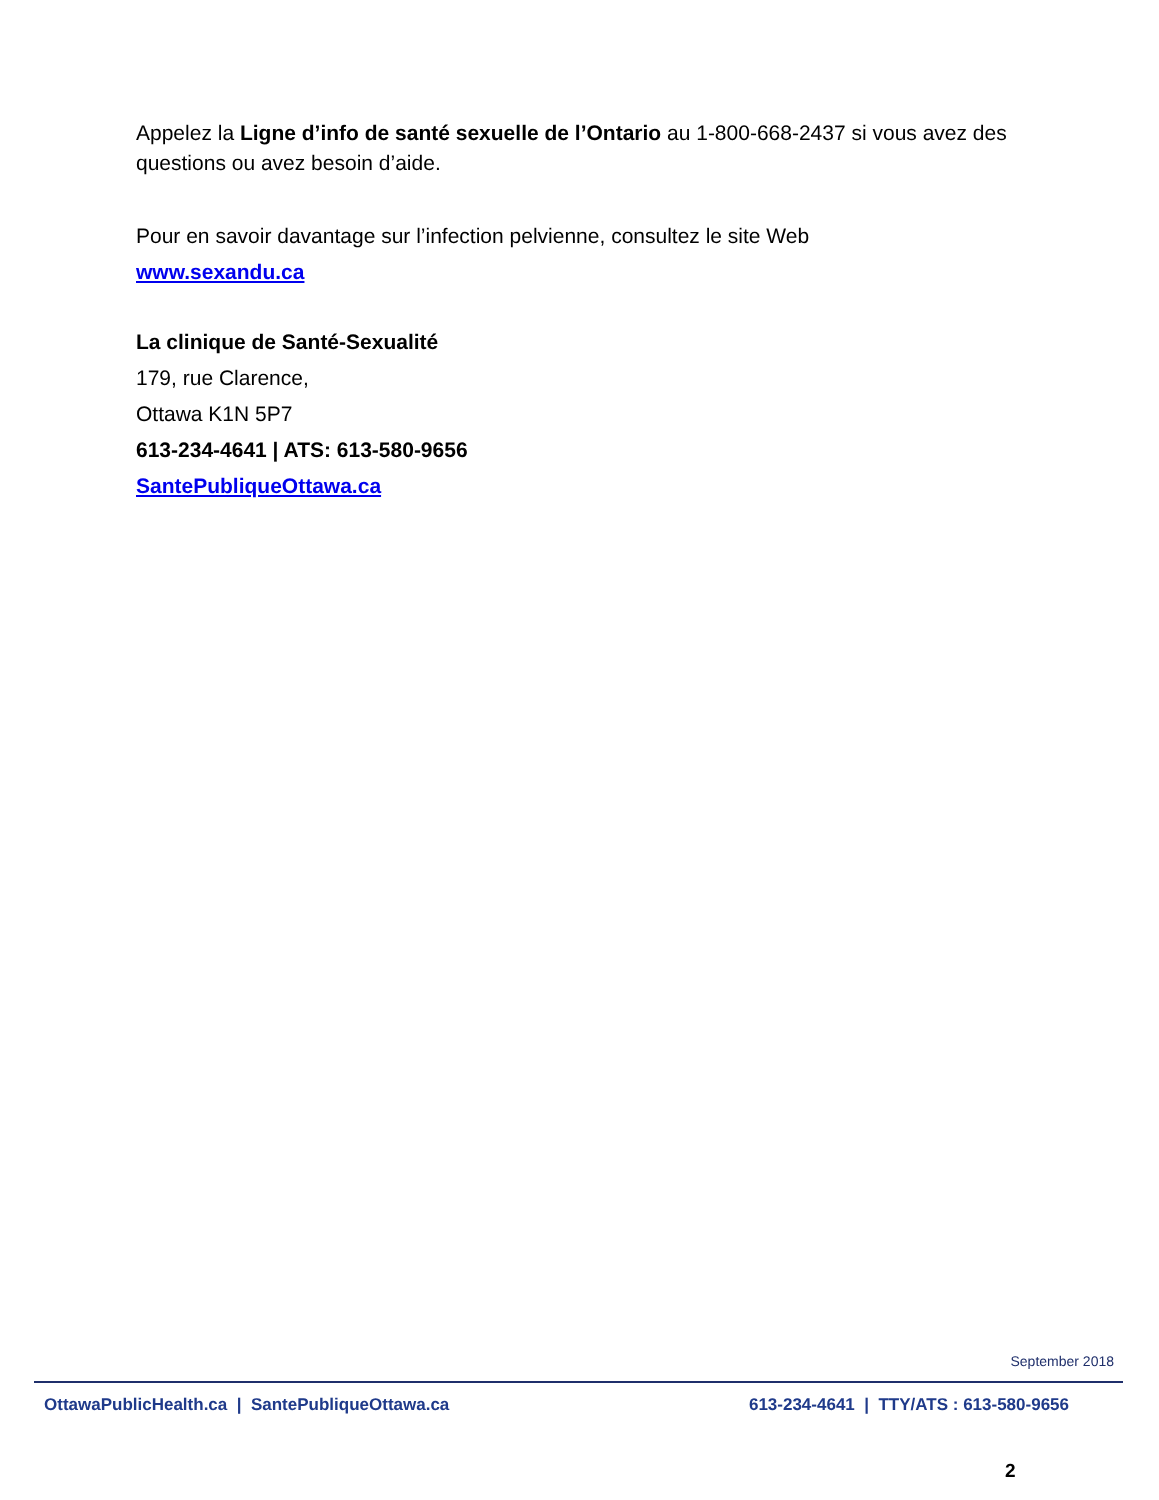Appelez la Ligne d’info de santé sexuelle de l’Ontario au 1-800-668-2437 si vous avez des questions ou avez besoin d’aide.
Pour en savoir davantage sur l’infection pelvienne, consultez le site Web
www.sexandu.ca
La clinique de Santé-Sexualité
179, rue Clarence,
Ottawa K1N 5P7
613-234-4641 | ATS: 613-580-9656
SantePubliqueOttawa.ca
September 2018
OttawaPublicHealth.ca | SantePubliqueOttawa.ca 613-234-4641 | TTY/ATS : 613-580-9656
2